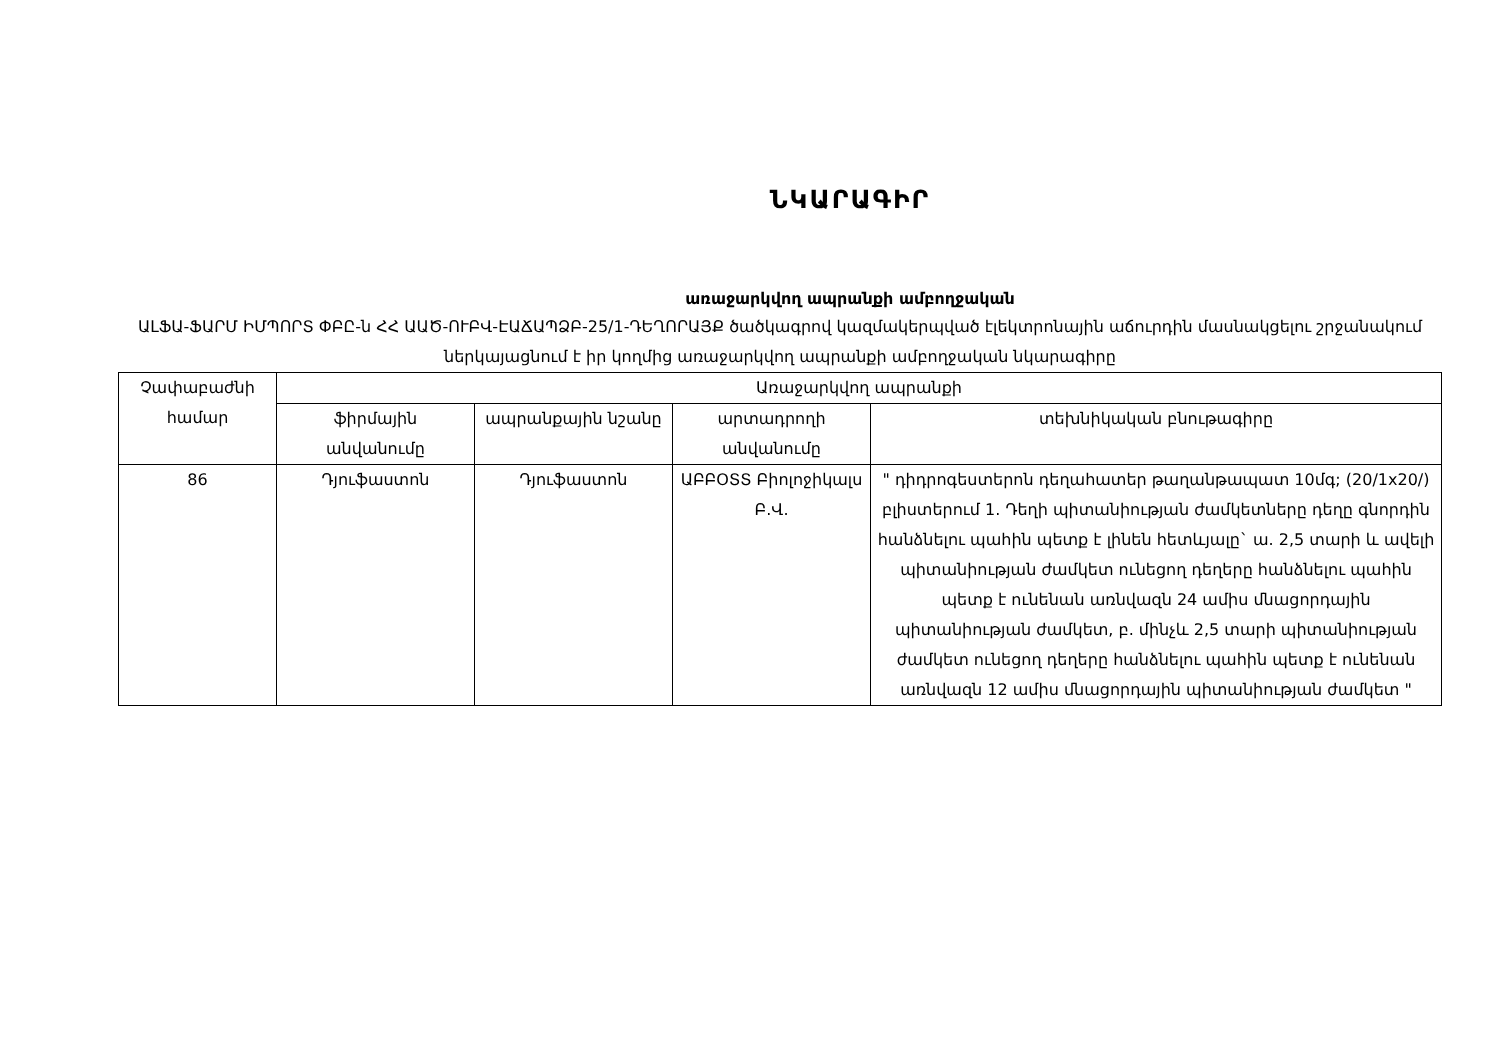ՆԿԱՐԱԳԻՐ
առաջարկվող ապրանքի ամբողջական
ԱԼՖԱ-ՖԱՐՄ ԻՄՊՈՐՏ ՓԲԸ-ն ՀՀ ԱԱԾ-ՈՒԲՎ-ԷԱՃԱՊՁԲ-25/1-ԴԵՂՈՐԱՅՔ ծածկագրով կազմակերպված էլեկտրոնային աճուրդին մասնակցելու շրջանակում ներկայացնում է իր կողմից առաջարկվող ապրանքի ամբողջական նկարագիրը
| Չափաբաժնի համար | Առաջարկվող ապրանքի | | | |
| | ֆիրմային անվանումը | ապրանքային նշանը | արտադրողի անվանումը | տեխնիկական բնութագիրը |
| 86 | Դյուֆաստոն | Դյուֆաստոն | ԱԲԲՕՏՏ Բիոլոջիկալս Բ.Վ. | " դիդրոգեստերոն դեղահատեր թաղանթապատ 10մգ; (20/1x20/) բլիստերում 1. Դեղի պիտանիության ժամկետները դեղը գնորդին հանձնելու պահին պետք է լինեն հետևյալը` ա. 2,5 տարի և ավելի պիտանիության ժամկետ ունեցող դեղերը հանձնելու պահին պետք է ունենան առնվազն 24 ամիս մնացորդային պիտանիության ժամկետ, բ. մինչև 2,5 տարի պիտանիության ժամկետ ունեցող դեղերը հանձնելու պահին պետք է ունենան առնվազն 12 ամիս մնացորդային պիտանիության ժամկետ " |